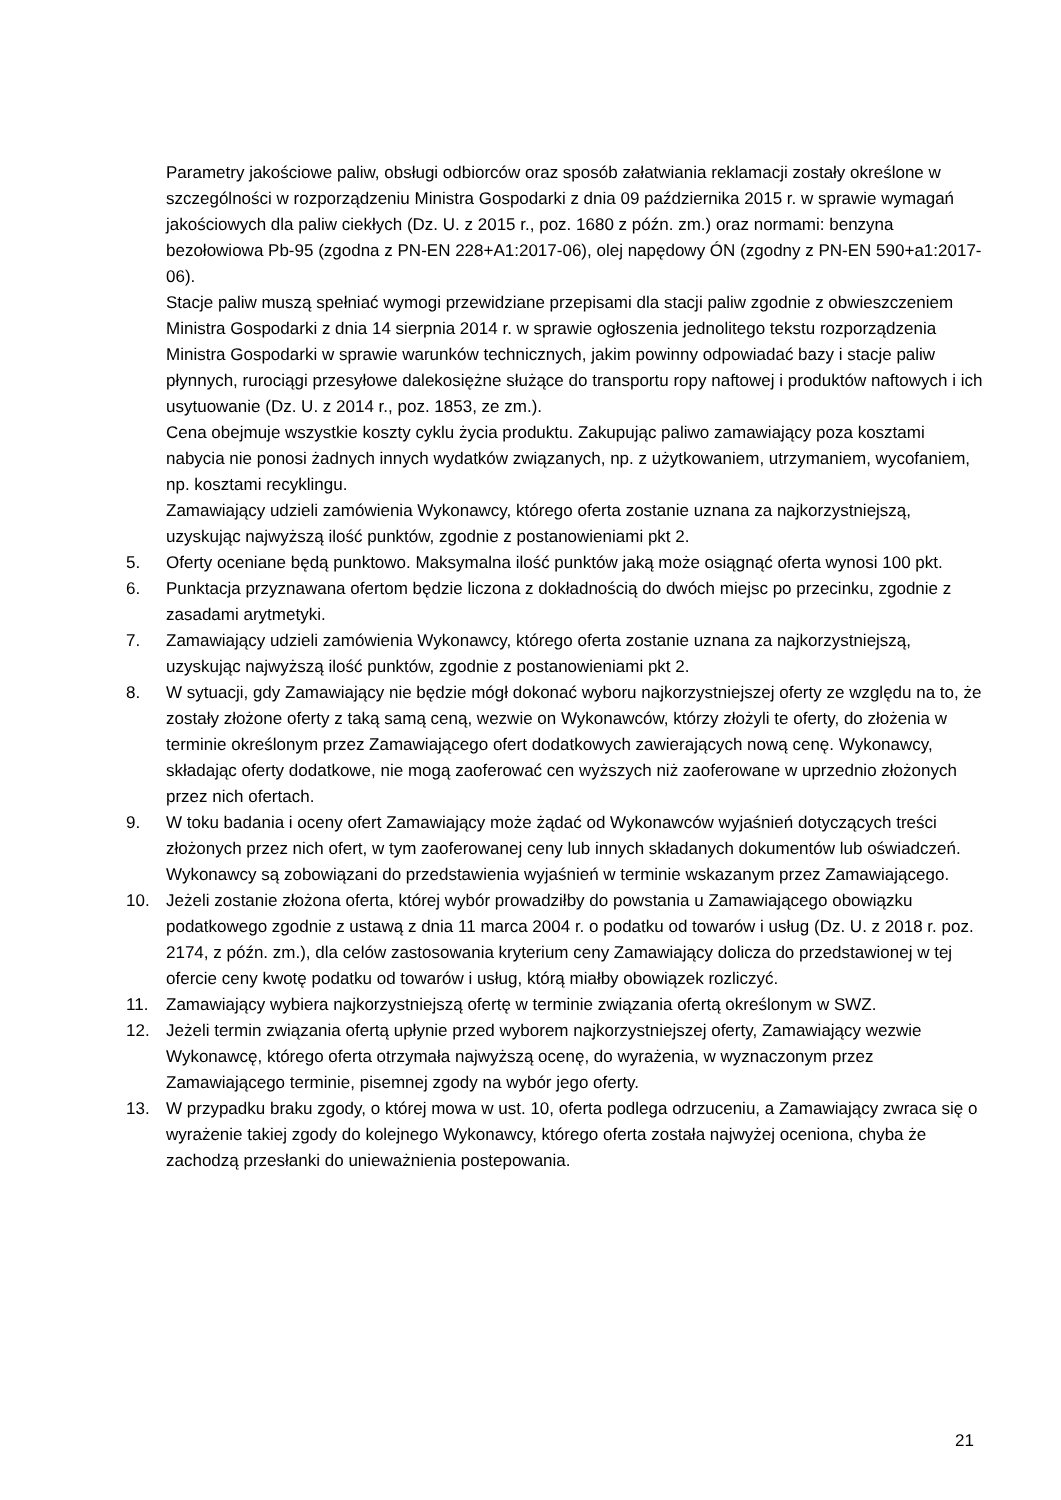Parametry jakościowe paliw, obsługi odbiorców oraz sposób załatwiania reklamacji zostały określone w szczególności w rozporządzeniu Ministra Gospodarki z dnia 09 października 2015 r. w sprawie wymagań jakościowych dla paliw ciekłych (Dz. U. z 2015 r., poz. 1680 z późn. zm.) oraz normami: benzyna bezołowiowa Pb-95 (zgodna z PN-EN 228+A1:2017-06), olej napędowy ÓN (zgodny z PN-EN 590+a1:2017-06).
Stacje paliw muszą spełniać wymogi przewidziane przepisami dla stacji paliw zgodnie z obwieszczeniem Ministra Gospodarki z dnia 14 sierpnia 2014 r. w sprawie ogłoszenia jednolitego tekstu rozporządzenia Ministra Gospodarki w sprawie warunków technicznych, jakim powinny odpowiadać bazy i stacje paliw płynnych, rurociągi przesyłowe dalekosiężne służące do transportu ropy naftowej i produktów naftowych i ich usytuowanie (Dz. U. z 2014 r., poz. 1853, ze zm.).
Cena obejmuje wszystkie koszty cyklu życia produktu. Zakupując paliwo zamawiający poza kosztami nabycia nie ponosi żadnych innych wydatków związanych, np. z użytkowaniem, utrzymaniem, wycofaniem, np. kosztami recyklingu.
Zamawiający udzieli zamówienia Wykonawcy, którego oferta zostanie uznana za najkorzystniejszą, uzyskując najwyższą ilość punktów, zgodnie z postanowieniami pkt 2.
5. Oferty oceniane będą punktowo. Maksymalna ilość punktów jaką może osiągnąć oferta wynosi 100 pkt.
6. Punktacja przyznawana ofertom będzie liczona z dokładnością do dwóch miejsc po przecinku, zgodnie z zasadami arytmetyki.
7. Zamawiający udzieli zamówienia Wykonawcy, którego oferta zostanie uznana za najkorzystniejszą, uzyskując najwyższą ilość punktów, zgodnie z postanowieniami pkt 2.
8. W sytuacji, gdy Zamawiający nie będzie mógł dokonać wyboru najkorzystniejszej oferty ze względu na to, że zostały złożone oferty z taką samą ceną, wezwie on Wykonawców, którzy złożyli te oferty, do złożenia w terminie określonym przez Zamawiającego ofert dodatkowych zawierających nową cenę. Wykonawcy, składając oferty dodatkowe, nie mogą zaoferować cen wyższych niż zaoferowane w uprzednio złożonych przez nich ofertach.
9. W toku badania i oceny ofert Zamawiający może żądać od Wykonawców wyjaśnień dotyczących treści złożonych przez nich ofert, w tym zaoferowanej ceny lub innych składanych dokumentów lub oświadczeń. Wykonawcy są zobowiązani do przedstawienia wyjaśnień w terminie wskazanym przez Zamawiającego.
10. Jeżeli zostanie złożona oferta, której wybór prowadziłby do powstania u Zamawiającego obowiązku podatkowego zgodnie z ustawą z dnia 11 marca 2004 r. o podatku od towarów i usług (Dz. U. z 2018 r. poz. 2174, z późn. zm.), dla celów zastosowania kryterium ceny Zamawiający dolicza do przedstawionej w tej ofercie ceny kwotę podatku od towarów i usług, którą miałby obowiązek rozliczyć.
11. Zamawiający wybiera najkorzystniejszą ofertę w terminie związania ofertą określonym w SWZ.
12. Jeżeli termin związania ofertą upłynie przed wyborem najkorzystniejszej oferty, Zamawiający wezwie Wykonawcę, którego oferta otrzymała najwyższą ocenę, do wyrażenia, w wyznaczonym przez Zamawiającego terminie, pisemnej zgody na wybór jego oferty.
13. W przypadku braku zgody, o której mowa w ust. 10, oferta podlega odrzuceniu, a Zamawiający zwraca się o wyrażenie takiej zgody do kolejnego Wykonawcy, którego oferta została najwyżej oceniona, chyba że zachodzą przesłanki do unieważnienia postepowania.
21